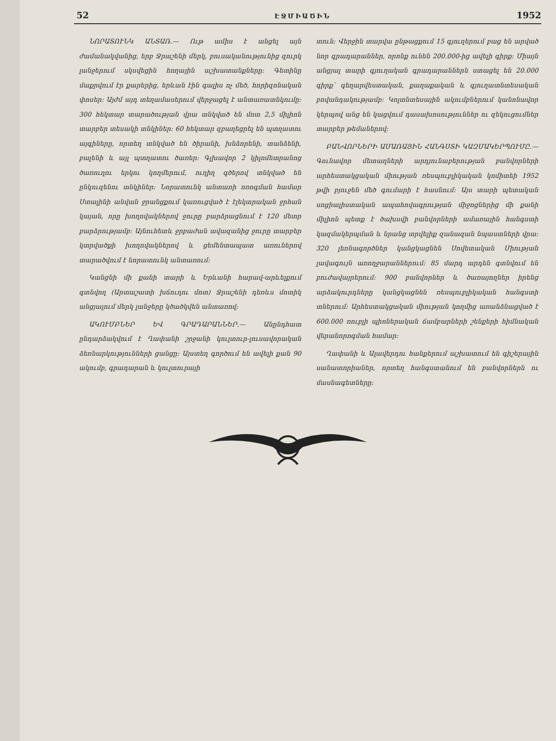52 ԷՋՄԻԱԾԻՆ 1952
ՆՈՐԱՏՈՒՆԿ ԱՆՏԱՌ.— Ութ ամիս է անցել այն ժամանակվանից, երբ Ջրաշենի մերկ, բուսականությունից զուրկ լանջերում սկսվեցին հողային աշխատանքները։ Գետինը մաքրվում էր քարերից, երևան էին գալիս ոչ մեծ, հորիզոնական փոսեր։ Այժմ այդ տեղամասերում վերջացել է անտառատնկումը։ 300 հեկտար տարածության վրա տնկված են մոտ 2,5 միլիոն տարբեր տեսակի տնկիներ։ 60 հեկտար զբաղեցրել են պտղատու այգիները, որտեղ տնկված են ծիրանի, խնձորենի, տանձենի, բալենի և այլ պտղատու ծառեր։ Գլխավոր 2 կիլոմետրանոց ծառուղու երկու կողմերում, ուղիղ գծերով տնկված են ընկուզենու տնկիներ։ Նորատունկ անտառի ոռոգման համար Ստալինի անվան ջրանցքում կառուցված է էլեկտրական ջրհան կայան, որը խողովակներով ջուրը բարձրացնում է 120 մետր բարձրությամբ։ Այնուհետև ջրբաժան ավազանից ջուրը տարբեր կտրվածքի խողովակներով և ցեմենտապատ առուներով տարածվում է նորատունկ անտառում։
Կանցնի մի քանի տարի և Երևանի հարավ-արևելքում գտնվող (Արտաշատի խճուղու մոտ) Ջրաշենի դեռևս մոտիկ անցյալում մերկ լանջերը կծածկվեն անտառով։
ԱԿՈՒՄԲՆԵՐ ԵՎ ԳՐԱԴԱՐԱՆՆԵՐ.— Անընդհատ ընդարձակվում է Ղափանի շրջանի կուլտուր-լուսավորական ձեռնարկությունների ցանցը։ Այստեղ գործում են ավելի քան 90 ակումբ, գրադարան և կուլտուրայի
տուն։ Վերջին տարվա ընթացքում 15 գյուղերում բաց են արված նոր գրադարաններ, որոնք ունեն 200.000-ից ավելի գիրք։ Միայն անցյալ տարի գյուղական գրադարաններն ստացել են 20.000 գիրք՝ գեղարվեստական, քաղաքական և գյուղատնտեսական բովանդակությամբ։ Կոլտնտեսային ակումբներում կանոնավոր կերպով անց են կացվում դասախոսություններ ու զեկուցումներ տարբեր թեմաներով։
ԲԱՆՎՈՐՆԵՐԻ ԱՄԱՌԱՅԻՆ ՀԱՆԳՍՏԻ ԿԱԶՄԱԿԵՐՊՈՒՄԸ.— Գունավոր մետաղների արդյունաբերության բանվորների արհեստակցական միության ռեսպուբլիկական կոմիտեի 1952 թվի բյուջեն մեծ գումարի է հասնում։ Այս տարի պետական սոցիալիստական ապահովագրության միջոցներից մի քանի միլիոն պետք է ծախսվի բանվորների ամառային հանգստի կազմակերպման և նրանց տրվելիք զանազան նպաստների վրա։ 320 լեռնագործներ կանցկացնեն Սովետական Միության լավագույն առողջարաններում։ 85 մարդ արդեն գտնվում են բուժավայրերում։ 900 բանվորներ և ծառայողներ իրենց արձակուրդները կանցկացնեն ռեսպուբլիկական հանգստի տներում։ Արհեստակցական միության կողմից առանձնացված է 600.000 ռուբլի պիոներական ճամբարների շենքերի հիմնական վերանորոգման համար։
Ղափանի և Ալավերդու հանքերում աշխատում են գիշերային սանատորիաներ, որտեղ հանգստանում են բանվորներն ու մասնագետները։